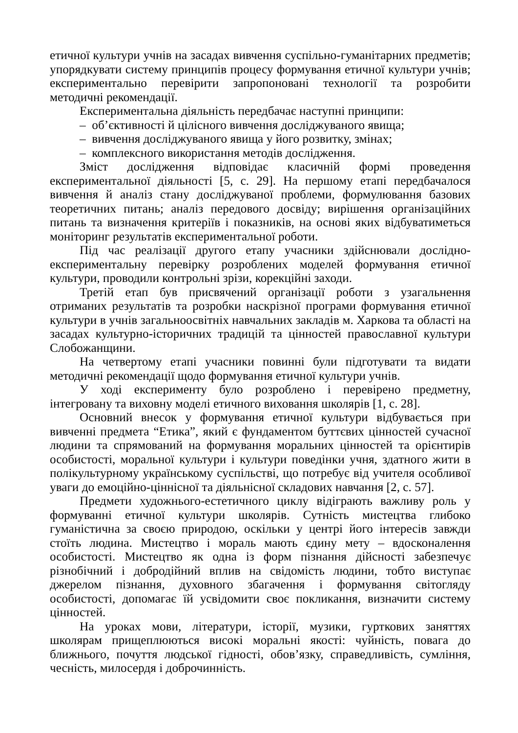етичної культури учнів на засадах вивчення суспільно-гуманітарних предметів; упорядкувати систему принципів процесу формування етичної культури учнів; експериментально перевірити запропоновані технології та розробити методичні рекомендації.
Експериментальна діяльність передбачає наступні принципи:
– об’єктивності й цілісного вивчення досліджуваного явища;
– вивчення досліджуваного явища у його розвитку, змінах;
– комплексного використання методів дослідження.
Зміст дослідження відповідає класичній формі проведення експериментальної діяльності [5, с. 29]. На першому етапі передбачалося вивчення й аналіз стану досліджуваної проблеми, формулювання базових теоретичних питань; аналіз передового досвіду; вирішення організаційних питань та визначення критеріїв і показників, на основі яких відбуватиметься моніторинг результатів експериментальної роботи.
Під час реалізації другого етапу учасники здійснювали дослідно-експериментальну перевірку розроблених моделей формування етичної культури, проводили контрольні зрізи, корекційні заходи.
Третій етап був присвячений організації роботи з узагальнення отриманих результатів та розробки наскрізної програми формування етичної культури в учнів загальноосвітніх навчальних закладів м. Харкова та області на засадах культурно-історичних традицій та цінностей православної культури Слобожанщини.
На четвертому етапі учасники повинні були підготувати та видати методичні рекомендації щодо формування етичної культури учнів.
У ході експерименту було розроблено і перевірено предметну, інтегровану та виховну моделі етичного виховання школярів [1, с. 28].
Основний внесок у формування етичної культури відбувається при вивченні предмета “Етика”, який є фундаментом буттєвих цінностей сучасної людини та спрямований на формування моральних цінностей та орієнтирів особистості, моральної культури і культури поведінки учня, здатного жити в полікультурному українському суспільстві, що потребує від учителя особливої уваги до емоційно-ціннісної та діяльнісної складових навчання [2, с. 57].
Предмети художнього-естетичного циклу відіграють важливу роль у формуванні етичної культури школярів. Сутність мистецтва глибоко гуманістична за своєю природою, оскільки у центрі його інтересів завжди стоїть людина. Мистецтво і мораль мають єдину мету – вдосконалення особистості. Мистецтво як одна із форм пізнання дійсності забезпечує різнобічний і добродійний вплив на свідомість людини, тобто виступає джерелом пізнання, духовного збагачення і формування світогляду особистості, допомагає їй усвідомити своє покликання, визначити систему цінностей.
На уроках мови, літератури, історії, музики, гурткових заняттях школярам прищеплюються високі моральні якості: чуйність, повага до ближнього, почуття людської гідності, обов’язку, справедливість, сумління, чесність, милосердя і доброчинність.